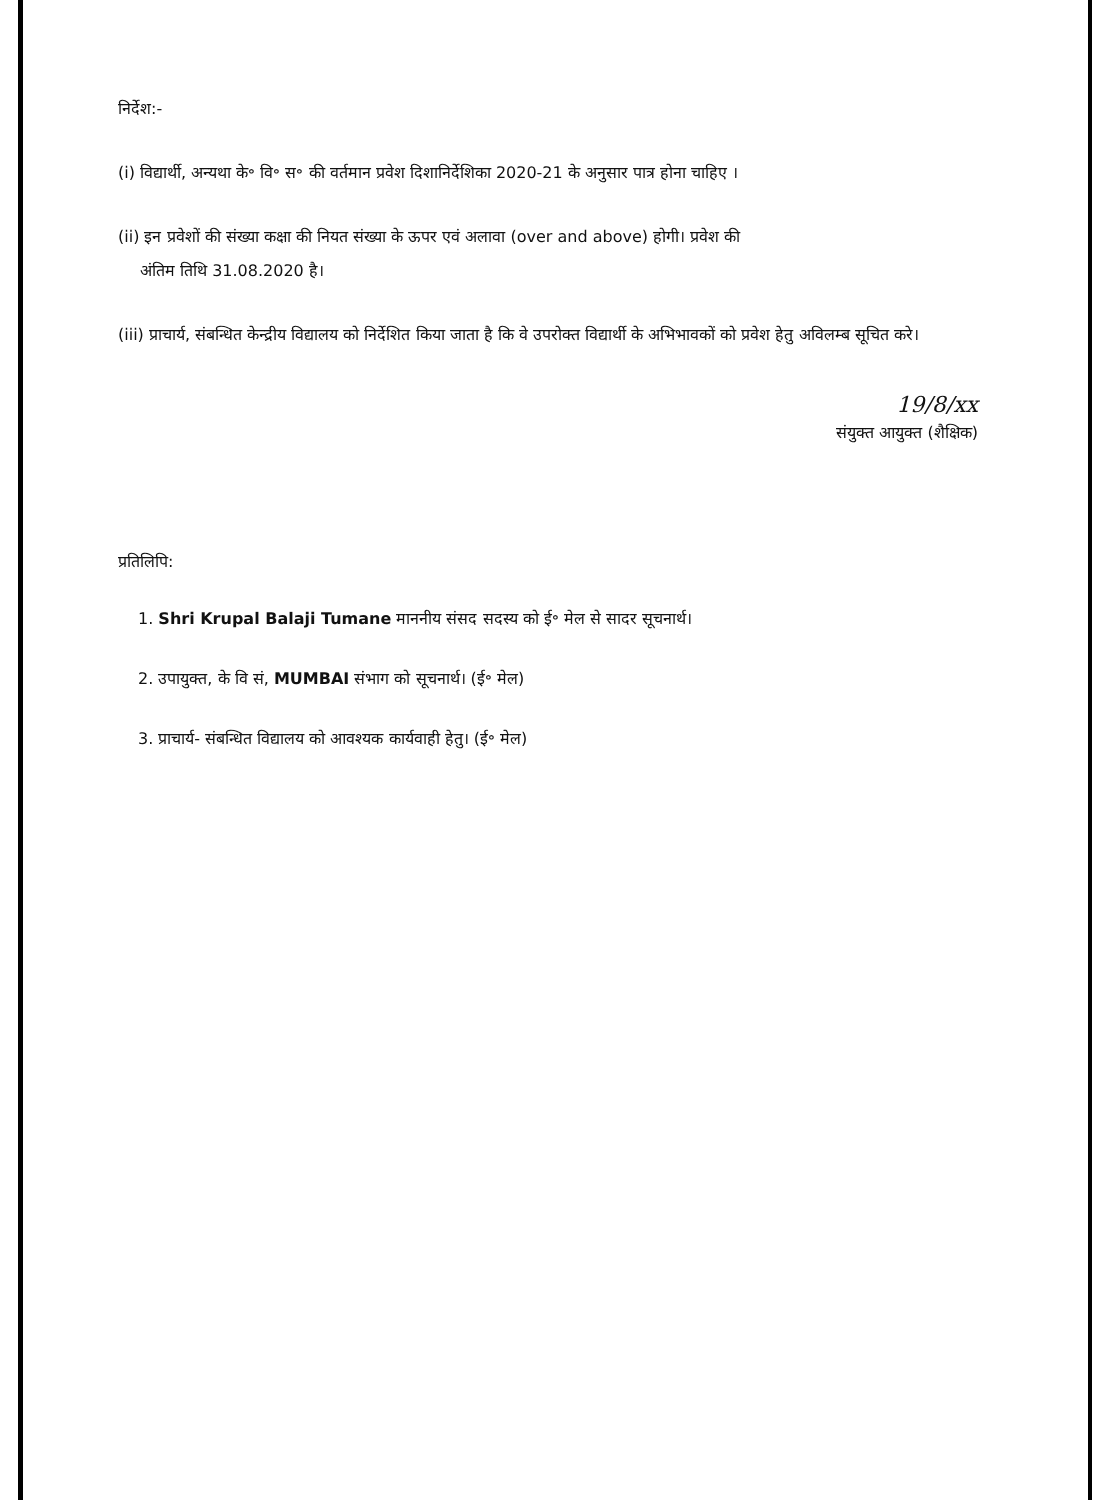निर्देश:-
(i) विद्यार्थी, अन्यथा के॰ वि॰ स॰ की वर्तमान प्रवेश दिशानिर्देशिका 2020-21 के अनुसार पात्र होना चाहिए ।
(ii) इन प्रवेशों की संख्या कक्षा की नियत संख्या के ऊपर एवं अलावा (over and above) होगी। प्रवेश की
अंतिम तिथि 31.08.2020 है।
(iii) प्राचार्य, संबन्धित केन्द्रीय विद्यालय को निर्देशित किया जाता है कि वे उपरोक्त विद्यार्थी के अभिभावकों को प्रवेश हेतु अविलम्ब सूचित करे।
19/8/xx
संयुक्त आयुक्त (शैक्षिक)
प्रतिलिपि:
1. Shri Krupal Balaji Tumane माननीय संसद सदस्य को ई॰ मेल से सादर सूचनार्थ।
2. उपायुक्त, के वि सं, MUMBAI संभाग को सूचनार्थ। (ई॰ मेल)
3. प्राचार्य- संबन्धित विद्यालय को आवश्यक कार्यवाही हेतु। (ई॰ मेल)